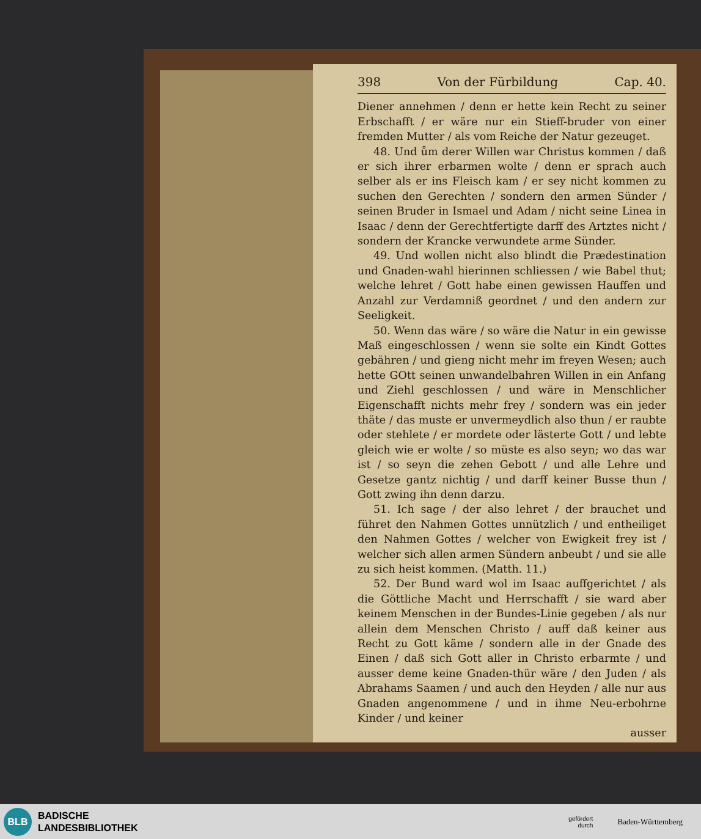398 Von der Fürbildung Cap. 40.
Diener annehmen / denn er hette kein Recht zu seiner Erbschafft / er wäre nur ein Stieff-bruder von einer fremden Mutter / als vom Reiche der Natur gezeuget.
48. Und ům derer Willen war Christus kommen / daß er sich ihrer erbarmen wolte / denn er sprach auch selber als er ins Fleisch kam / er sey nicht kommen zu suchen den Gerechten / sondern den armen Sünder / seinen Bruder in Ismael und Adam / nicht seine Linea in Isaac / denn der Gerechtfertigte darff des Artztes nicht / sondern der Krancke verwundete arme Sünder.
49. Und wollen nicht also blindt die Prædestination und Gnaden-wahl hierinnen schliessen / wie Babel thut; welche lehret / Gott habe einen gewissen Hauffen und Anzahl zur Verdamniß geordnet / und den andern zur Seeligkeit.
50. Wenn das wäre / so wäre die Natur in ein gewisse Maß eingeschlossen / wenn sie solte ein Kindt Gottes gebähren / und gieng nicht mehr im freyen Wesen; auch hette GOtt seinen unwandelbahren Willen in ein Anfang und Ziehl geschlossen / und wäre in Menschlicher Eigenschafft nichts mehr frey / sondern was ein jeder thäte / das muste er unvermeydlich also thun / er raubte oder stehlete / er mordete oder lästerte Gott / und lebte gleich wie er wolte / so müste es also seyn; wo das war ist / so seyn die zehen Gebott / und alle Lehre und Gesetze gantz nichtig / und darff keiner Busse thun / Gott zwing ihn denn darzu.
51. Ich sage / der also lehret / der brauchet und führet den Nahmen Gottes unnützlich / und entheiliget den Nahmen Gottes / welcher von Ewigkeit frey ist / welcher sich allen armen Sündern anbeubt / und sie alle zu sich heist kommen. (Matth. 11.)
52. Der Bund ward wol im Isaac auffgerichtet / als die Göttliche Macht und Herrschafft / sie ward aber keinem Menschen in der Bundes-Linie gegeben / als nur allein dem Menschen Christo / auff daß keiner aus Recht zu Gott käme / sondern alle in der Gnade des Einen / daß sich Gott aller in Christo erbarmte / und ausser deme keine Gnaden-thür wäre / den Juden / als Abrahams Saamen / und auch den Heyden / alle nur aus Gnaden angenommene / und in ihme Neu-erbohrne Kinder / und keiner
ausser
BLB
BADISCHE
LANDESBIBLIOTHEK
gefördert
durch
Baden-Württemberg